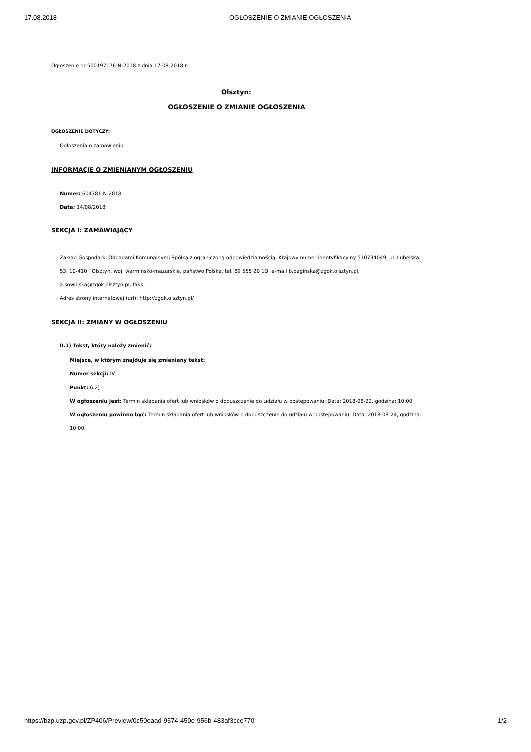17.08.2018 OGŁOSZENIE O ZMIANIE OGŁOSZENIA
Ogłoszenie nr 500197176-N-2018 z dnia 17-08-2018 r.
Olsztyn:
OGŁOSZENIE O ZMIANIE OGŁOSZENIA
OGŁOSZENIE DOTYCZY:
Ogłoszenia o zamówieniu
INFORMACJE O ZMIENIANYM OGŁOSZENIU
Numer: 604781-N-2018
Data: 14/08/2018
SEKCJA I: ZAMAWIAJĄCY
Zakład Gospodarki Odpadami Komunalnymi Spółka z ograniczoną odpowiedzialnością, Krajowy numer identyfikacyjny 510734049, ul. Lubelska 53, 10-410 Olsztyn, woj. warmińsko-mazurskie, państwo Polska, tel. 89 555 20 10, e-mail b.baginska@zgok.olsztyn.pl,
a.sowinska@zgok.olsztyn.pl, faks -.
Adres strony internetowej (url): http://zgok.olsztyn.pl/
SEKCJA II: ZMIANY W OGŁOSZENIU
II.1) Tekst, który należy zmienić:
Miejsce, w którym znajduje się zmieniany tekst:
Numer sekcji: IV.
Punkt: 6.2)
W ogłoszeniu jest: Termin składania ofert lub wniosków o dopuszczenie do udziału w postępowaniu: Data: 2018-08-22, godzina: 10:00
W ogłoszeniu powinno być: Termin składania ofert lub wniosków o dopuszczenie do udziału w postępowaniu: Data: 2018-08-24, godzina: 10:00
https://bzp.uzp.gov.pl/ZP406/Preview/0c50eaad-9574-450e-956b-483af3cce770 1/2